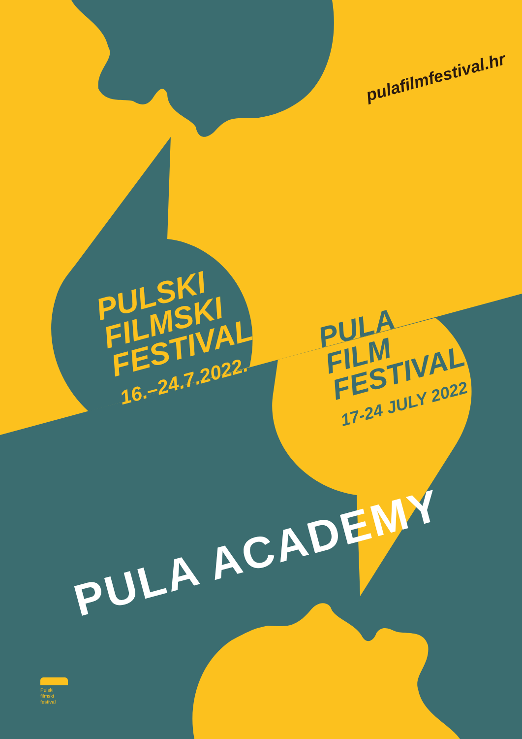pulafilmfestival.hr
PULSKI
FILMSKI
FESTIVAL
16.–24.7.2022.
PULA
FILM
FESTIVAL
17-24 JULY 2022
PULA ACADEMY
Pulski
filmski
festival